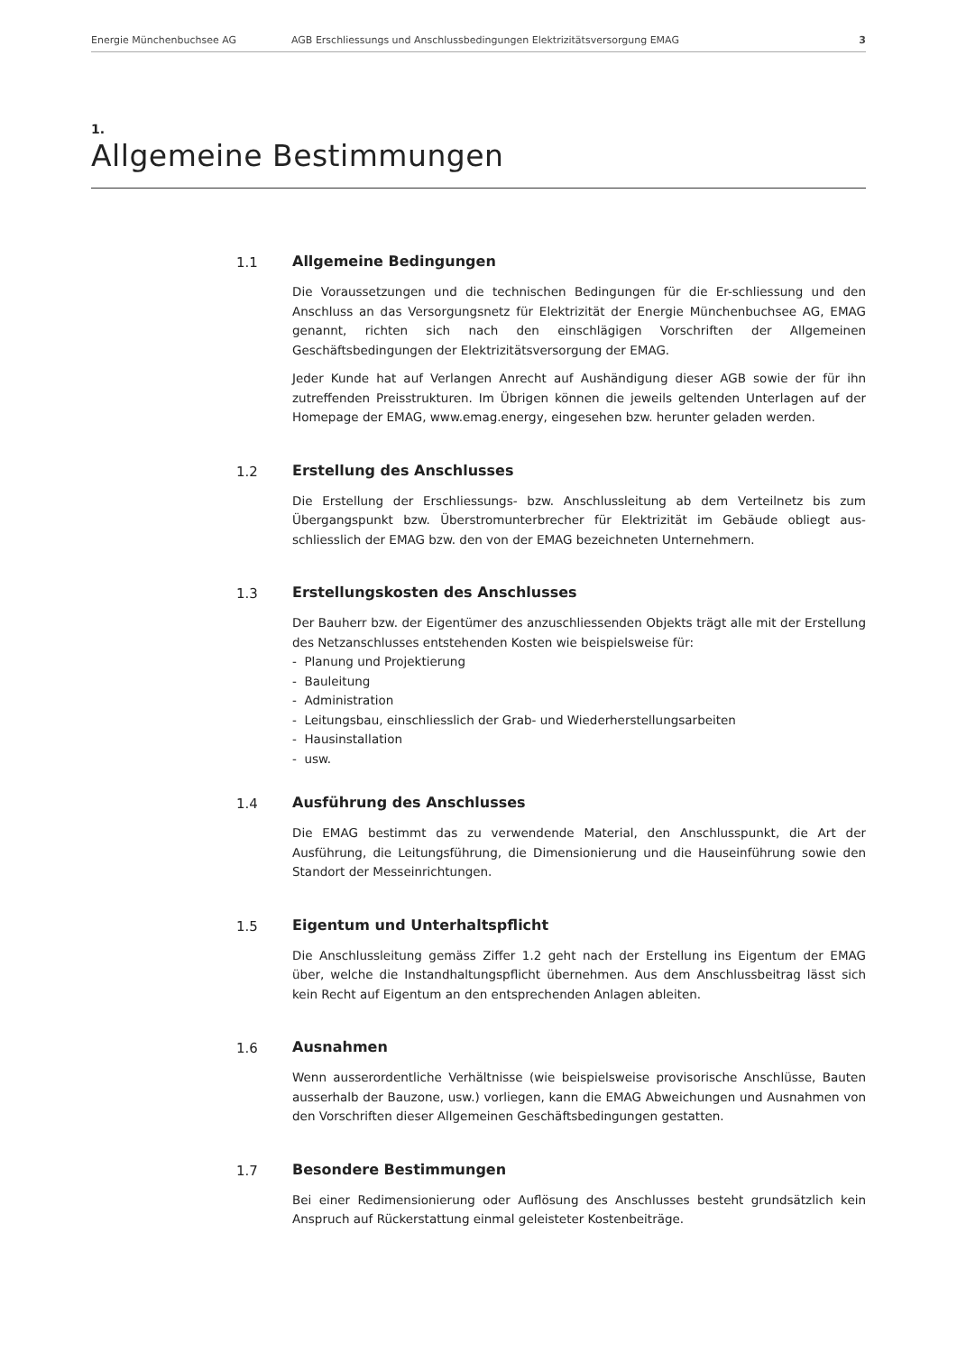Energie Münchenbuchsee AG AGB Erschliessungs und Anschlussbedingungen Elektrizitätsversorgung EMAG 3
1.
Allgemeine Bestimmungen
1.1 Allgemeine Bedingungen
Die Voraussetzungen und die technischen Bedingungen für die Er-schliessung und den Anschluss an das Versorgungsnetz für Elektrizität der Energie Münchenbuchsee AG, EMAG genannt, richten sich nach den einschlägigen Vorschriften der Allgemeinen Geschäftsbedingungen der Elektrizitätsversorgung der EMAG.
Jeder Kunde hat auf Verlangen Anrecht auf Aushändigung dieser AGB sowie der für ihn zutreffenden Preisstrukturen. Im Übrigen können die jeweils geltenden Unterlagen auf der Homepage der EMAG, www.emag.energy, eingesehen bzw. herunter geladen werden.
1.2 Erstellung des Anschlusses
Die Erstellung der Erschliessungs- bzw. Anschlussleitung ab dem Verteilnetz bis zum Übergangspunkt bzw. Überstromunterbrecher für Elektrizität im Gebäude obliegt aus-schliesslich der EMAG bzw. den von der EMAG bezeichneten Unternehmern.
1.3 Erstellungskosten des Anschlusses
Der Bauherr bzw. der Eigentümer des anzuschliessenden Objekts trägt alle mit der Erstellung des Netzanschlusses entstehenden Kosten wie beispielsweise für:
- Planung und Projektierung
- Bauleitung
- Administration
- Leitungsbau, einschliesslich der Grab- und Wiederherstellungsarbeiten
- Hausinstallation
- usw.
1.4 Ausführung des Anschlusses
Die EMAG bestimmt das zu verwendende Material, den Anschlusspunkt, die Art der Ausführung, die Leitungsführung, die Dimensionierung und die Hauseinführung sowie den Standort der Messeinrichtungen.
1.5 Eigentum und Unterhaltspflicht
Die Anschlussleitung gemäss Ziffer 1.2 geht nach der Erstellung ins Eigentum der EMAG über, welche die Instandhaltungspflicht übernehmen. Aus dem Anschlussbeitrag lässt sich kein Recht auf Eigentum an den entsprechenden Anlagen ableiten.
1.6 Ausnahmen
Wenn ausserordentliche Verhältnisse (wie beispielsweise provisorische Anschlüsse, Bauten ausserhalb der Bauzone, usw.) vorliegen, kann die EMAG Abweichungen und Ausnahmen von den Vorschriften dieser Allgemeinen Geschäftsbedingungen gestatten.
1.7 Besondere Bestimmungen
Bei einer Redimensionierung oder Auflösung des Anschlusses besteht grundsätzlich kein Anspruch auf Rückerstattung einmal geleisteter Kostenbeiträge.